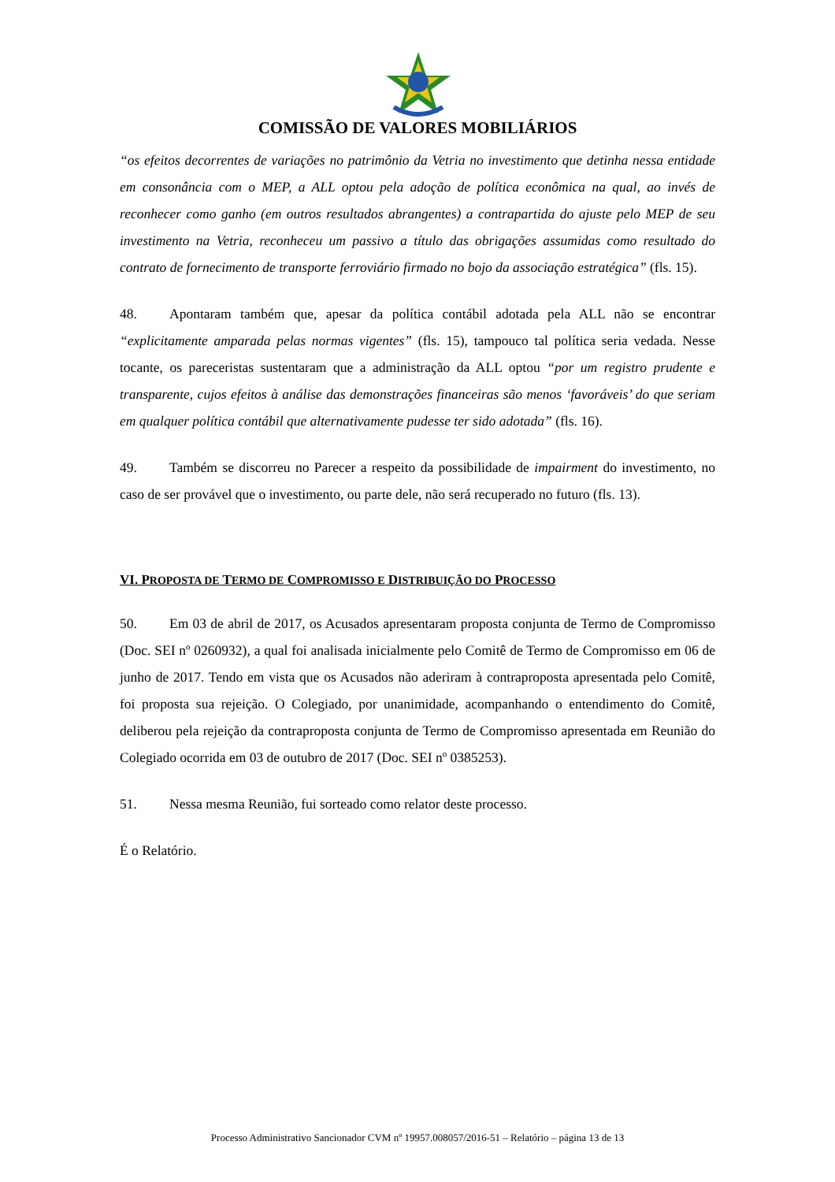COMISSÃO DE VALORES MOBILIÁRIOS
“os efeitos decorrentes de variações no patrimônio da Vetria no investimento que detinha nessa entidade em consonância com o MEP, a ALL optou pela adoção de política econômica na qual, ao invés de reconhecer como ganho (em outros resultados abrangentes) a contrapartida do ajuste pelo MEP de seu investimento na Vetria, reconheceu um passivo a título das obrigações assumidas como resultado do contrato de fornecimento de transporte ferroviário firmado no bojo da associação estratégica” (fls. 15).
48. Apontaram também que, apesar da política contábil adotada pela ALL não se encontrar “explicitamente amparada pelas normas vigentes” (fls. 15), tampouco tal política seria vedada. Nesse tocante, os pareceristas sustentaram que a administração da ALL optou “por um registro prudente e transparente, cujos efeitos à análise das demonstrações financeiras são menos ‘favoráveis’ do que seriam em qualquer política contábil que alternativamente pudesse ter sido adotada” (fls. 16).
49. Também se discorreu no Parecer a respeito da possibilidade de impairment do investimento, no caso de ser provável que o investimento, ou parte dele, não será recuperado no futuro (fls. 13).
VI. PROPOSTA DE TERMO DE COMPROMISSO E DISTRIBUIÇÃO DO PROCESSO
50. Em 03 de abril de 2017, os Acusados apresentaram proposta conjunta de Termo de Compromisso (Doc. SEI nº 0260932), a qual foi analisada inicialmente pelo Comitê de Termo de Compromisso em 06 de junho de 2017. Tendo em vista que os Acusados não aderiram à contraproposta apresentada pelo Comitê, foi proposta sua rejeição. O Colegiado, por unanimidade, acompanhando o entendimento do Comitê, deliberou pela rejeição da contraproposta conjunta de Termo de Compromisso apresentada em Reunião do Colegiado ocorrida em 03 de outubro de 2017 (Doc. SEI nº 0385253).
51. Nessa mesma Reunião, fui sorteado como relator deste processo.
É o Relatório.
Processo Administrativo Sancionador CVM nº 19957.008057/2016-51 – Relatório – página 13 de 13